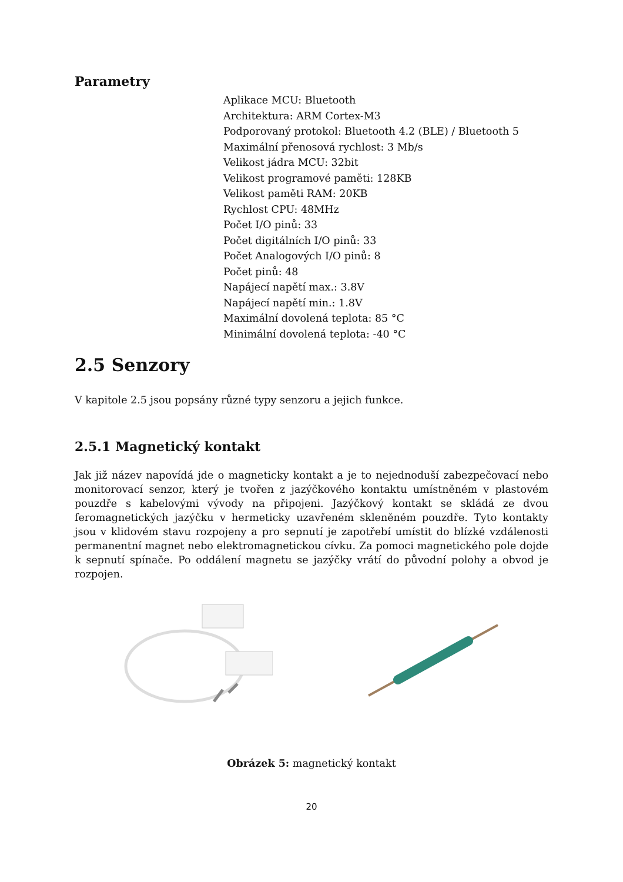Parametry
Aplikace MCU: Bluetooth
Architektura: ARM Cortex-M3
Podporovaný protokol: Bluetooth 4.2 (BLE) / Bluetooth 5
Maximální přenosová rychlost: 3 Mb/s
Velikost jádra MCU: 32bit
Velikost programové paměti: 128KB
Velikost paměti RAM: 20KB
Rychlost CPU: 48MHz
Počet I/O pinů: 33
Počet digitálních I/O pinů: 33
Počet Analogových I/O pinů: 8
Počet pinů: 48
Napájecí napětí max.: 3.8V
Napájecí napětí min.: 1.8V
Maximální dovolená teplota: 85 °C
Minimální dovolená teplota: -40 °C
2.5 Senzory
V kapitole 2.5 jsou popsány různé typy senzoru a jejich funkce.
2.5.1 Magnetický kontakt
Jak již název napovídá jde o magneticky kontakt a je to nejednoduší zabezpečovací nebo monitorovací senzor, který je tvořen z jazýčkového kontaktu umístněném v plastovém pouzdře s kabelovými vývody na připojeni. Jazýčkový kontakt se skládá ze dvou feromagnetických jazýčku v hermeticky uzavřeném skleněném pouzdře. Tyto kontakty jsou v klidovém stavu rozpojeny a pro sepnutí je zapotřebí umístit do blízké vzdálenosti permanentní magnet nebo elektromagnetickou cívku. Za pomoci magnetického pole dojde k sepnutí spínače. Po oddálení magnetu se jazýčky vrátí do původní polohy a obvod je rozpojen.
Obrázek 5: magnetický kontakt
20